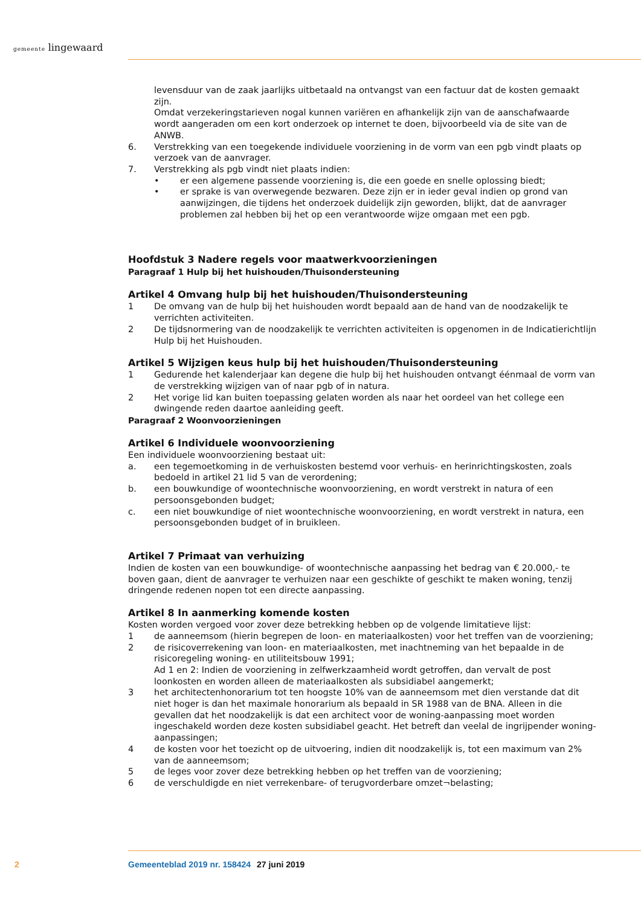gemeente lingewaard
levensduur van de zaak jaarlijks uitbetaald na ontvangst van een factuur dat de kosten gemaakt zijn.
Omdat verzekeringstarieven nogal kunnen variëren en afhankelijk zijn van de aanschafwaarde wordt aangeraden om een kort onderzoek op internet te doen, bijvoorbeeld via de site van de ANWB.
6. Verstrekking van een toegekende individuele voorziening in de vorm van een pgb vindt plaats op verzoek van de aanvrager.
7. Verstrekking als pgb vindt niet plaats indien:
• er een algemene passende voorziening is, die een goede en snelle oplossing biedt;
• er sprake is van overwegende bezwaren. Deze zijn er in ieder geval indien op grond van aanwijzingen, die tijdens het onderzoek duidelijk zijn geworden, blijkt, dat de aanvrager problemen zal hebben bij het op een verantwoorde wijze omgaan met een pgb.
Hoofdstuk 3 Nadere regels voor maatwerkvoorzieningen
Paragraaf 1 Hulp bij het huishouden/Thuisondersteuning
Artikel 4 Omvang hulp bij het huishouden/Thuisondersteuning
1 De omvang van de hulp bij het huishouden wordt bepaald aan de hand van de noodzakelijk te verrichten activiteiten.
2 De tijdsnormering van de noodzakelijk te verrichten activiteiten is opgenomen in de Indicatierichtlijn Hulp bij het Huishouden.
Artikel 5 Wijzigen keus hulp bij het huishouden/Thuisondersteuning
1 Gedurende het kalenderjaar kan degene die hulp bij het huishouden ontvangt éénmaal de vorm van de verstrekking wijzigen van of naar pgb of in natura.
2 Het vorige lid kan buiten toepassing gelaten worden als naar het oordeel van het college een dwingende reden daartoe aanleiding geeft.
Paragraaf 2 Woonvoorzieningen
Artikel 6 Individuele woonvoorziening
Een individuele woonvoorziening bestaat uit:
a. een tegemoetkoming in de verhuiskosten bestemd voor verhuis- en herinrichtingskosten, zoals bedoeld in artikel 21 lid 5 van de verordening;
b. een bouwkundige of woontechnische woonvoorziening, en wordt verstrekt in natura of een persoonsgebonden budget;
c. een niet bouwkundige of niet woontechnische woonvoorziening, en wordt verstrekt in natura, een persoonsgebonden budget of in bruikleen.
Artikel 7 Primaat van verhuizing
Indien de kosten van een bouwkundige- of woontechnische aanpassing het bedrag van € 20.000,- te boven gaan, dient de aanvrager te verhuizen naar een geschikte of geschikt te maken woning, tenzij dringende redenen nopen tot een directe aanpassing.
Artikel 8 In aanmerking komende kosten
Kosten worden vergoed voor zover deze betrekking hebben op de volgende limitatieve lijst:
1 de aanneemsom (hierin begrepen de loon- en materiaalkosten) voor het treffen van de voorziening;
2 de risicoverrekening van loon- en materiaalkosten, met inachtneming van het bepaalde in de risicoregeling woning- en utiliteitsbouw 1991;
Ad 1 en 2: Indien de voorziening in zelfwerkzaamheid wordt getroffen, dan vervalt de post loonkosten en worden alleen de materiaalkosten als subsidiabel aangemerkt;
3 het architectenhonorarium tot ten hoogste 10% van de aanneemsom met dien verstande dat dit niet hoger is dan het maximale honorarium als bepaald in SR 1988 van de BNA. Alleen in die gevallen dat het noodzakelijk is dat een architect voor de woning-aanpassing moet worden ingeschakeld worden deze kosten subsidiabel geacht. Het betreft dan veelal de ingrijpender woning-aanpassingen;
4 de kosten voor het toezicht op de uitvoering, indien dit noodzakelijk is, tot een maximum van 2% van de aanneemsom;
5 de leges voor zover deze betrekking hebben op het treffen van de voorziening;
6 de verschuldigde en niet verrekenbare- of terugvorderbare omzet¬belasting;
2 Gemeenteblad 2019 nr. 158424 27 juni 2019